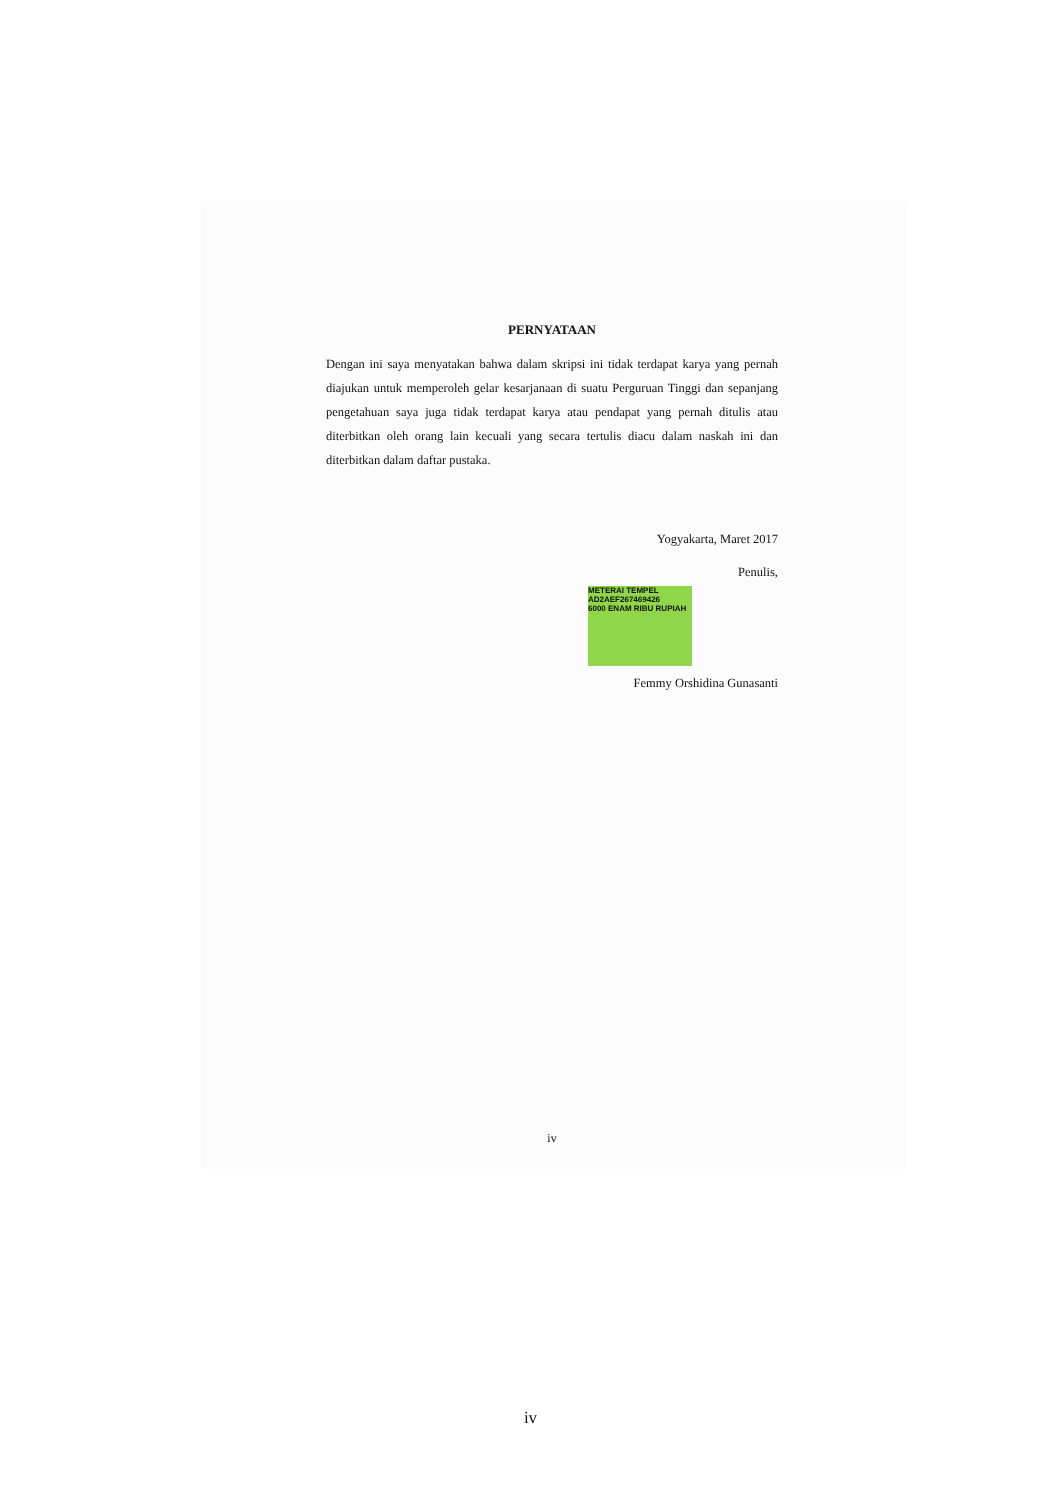PERNYATAAN
Dengan ini saya menyatakan bahwa dalam skripsi ini tidak terdapat karya yang pernah diajukan untuk memperoleh gelar kesarjanaan di suatu Perguruan Tinggi dan sepanjang pengetahuan saya juga tidak terdapat karya atau pendapat yang pernah ditulis atau diterbitkan oleh orang lain kecuali yang secara tertulis diacu dalam naskah ini dan diterbitkan dalam daftar pustaka.
Yogyakarta, Maret 2017
Penulis,
METERAI TEMPEL
AD2AEF267469426
6000 ENAM RIBU RUPIAH
Femmy Orshidina Gunasanti
iv
iv